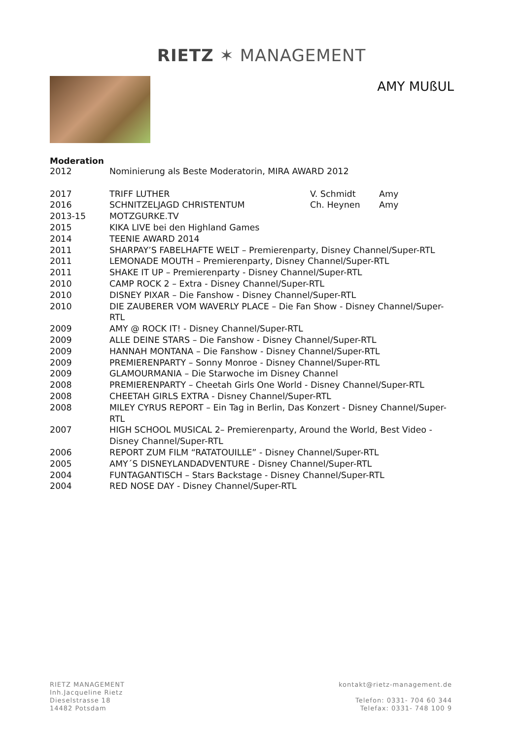RIETZ ✶ MANAGEMENT
AMY MUßUL
Moderation
| 2012 | Nominierung als Beste Moderatorin, MIRA AWARD 2012 | | |
| 2017 | TRIFF LUTHER | V. Schmidt | Amy |
| 2016 | SCHNITZELJAGD CHRISTENTUM | Ch. Heynen | Amy |
| 2013-15 | MOTZGURKE.TV | | |
| 2015 | KIKA LIVE bei den Highland Games | | |
| 2014 | TEENIE AWARD 2014 | | |
| 2011 | SHARPAY’S FABELHAFTE WELT – Premierenparty, Disney Channel/Super-RTL | | |
| 2011 | LEMONADE MOUTH – Premierenparty, Disney Channel/Super-RTL | | |
| 2011 | SHAKE IT UP – Premierenparty - Disney Channel/Super-RTL | | |
| 2010 | CAMP ROCK 2 – Extra - Disney Channel/Super-RTL | | |
| 2010 | DISNEY PIXAR – Die Fanshow - Disney Channel/Super-RTL | | |
| 2010 | DIE ZAUBERER VOM WAVERLY PLACE – Die Fan Show - Disney Channel/Super- RTL | | |
| 2009 | AMY @ ROCK IT! - Disney Channel/Super-RTL | | |
| 2009 | ALLE DEINE STARS – Die Fanshow - Disney Channel/Super-RTL | | |
| 2009 | HANNAH MONTANA – Die Fanshow - Disney Channel/Super-RTL | | |
| 2009 | PREMIERENPARTY – Sonny Monroe - Disney Channel/Super-RTL | | |
| 2009 | GLAMOURMANIA – Die Starwoche im Disney Channel | | |
| 2008 | PREMIERENPARTY – Cheetah Girls One World - Disney Channel/Super-RTL | | |
| 2008 | CHEETAH GIRLS EXTRA - Disney Channel/Super-RTL | | |
| 2008 | MILEY CYRUS REPORT – Ein Tag in Berlin, Das Konzert - Disney Channel/Super- RTL | | |
| 2007 | HIGH SCHOOL MUSICAL 2– Premierenparty, Around the World, Best Video - Disney Channel/Super-RTL | | |
| 2006 | REPORT ZUM FILM “RATATOUILLE” - Disney Channel/Super-RTL | | |
| 2005 | AMY´S DISNEYLANDADVENTURE - Disney Channel/Super-RTL | | |
| 2004 | FUNTAGANTISCH – Stars Backstage - Disney Channel/Super-RTL | | |
| 2004 | RED NOSE DAY - Disney Channel/Super-RTL | | |
RIETZ MANAGEMENT
Inh.Jacqueline Rietz
Dieselstrasse 18
14482 Potsdam
kontakt@rietz-management.de
Telefon: 0331- 704 60 344
Telefax: 0331- 748 100 9